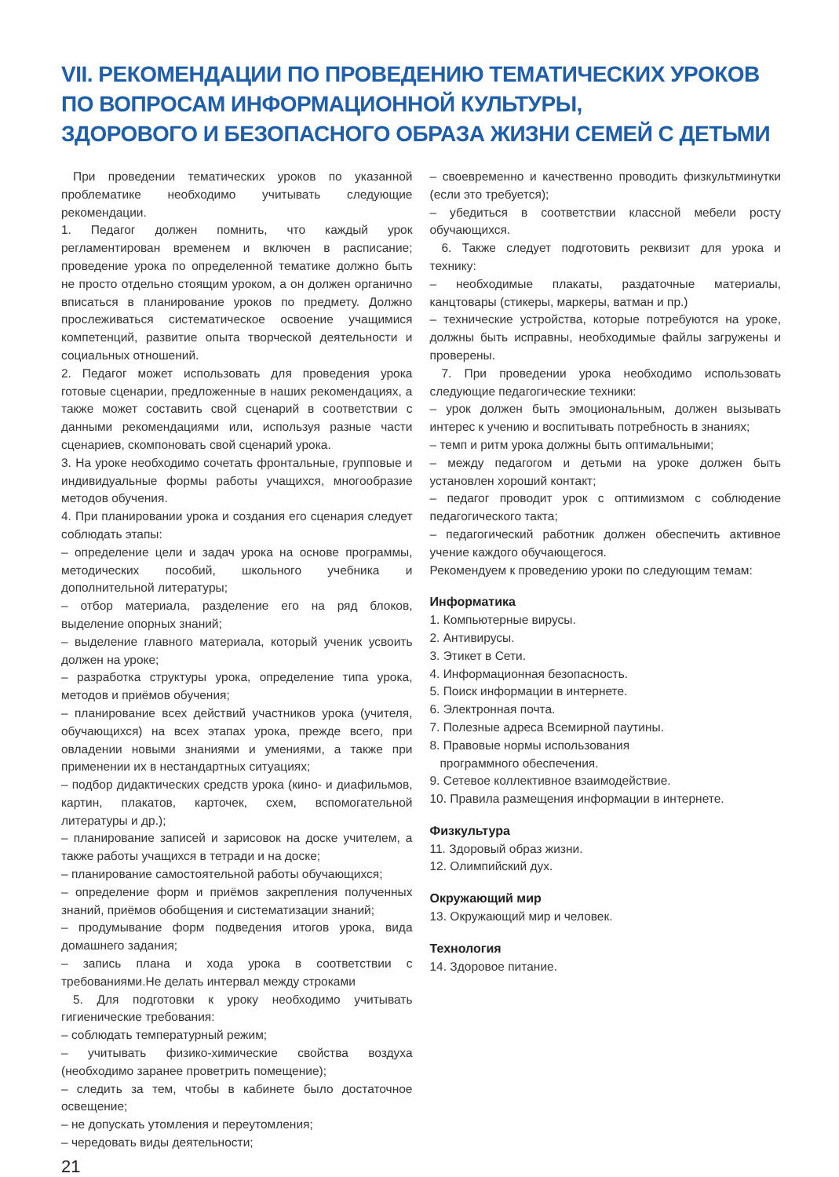VII. РЕКОМЕНДАЦИИ ПО ПРОВЕДЕНИЮ ТЕМАТИЧЕСКИХ УРОКОВ
ПО ВОПРОСАМ ИНФОРМАЦИОННОЙ КУЛЬТУРЫ,
ЗДОРОВОГО И БЕЗОПАСНОГО ОБРАЗА ЖИЗНИ СЕМЕЙ С ДЕТЬМИ
При проведении тематических уроков по указанной проблематике необходимо учитывать следующие рекомендации.
1. Педагог должен помнить, что каждый урок регламентирован временем и включен в расписание; проведение урока по определенной тематике должно быть не просто отдельно стоящим уроком, а он должен органично вписаться в планирование уроков по предмету. Должно прослеживаться систематическое освоение учащимися компетенций, развитие опыта творческой деятельности и социальных отношений.
2. Педагог может использовать для проведения урока готовые сценарии, предложенные в наших рекомендациях, а также может составить свой сценарий в соответствии с данными рекомендациями или, используя разные части сценариев, скомпоновать свой сценарий урока.
3. На уроке необходимо сочетать фронтальные, групповые и индивидуальные формы работы учащихся, многообразие методов обучения.
4. При планировании урока и создания его сценария следует соблюдать этапы:
– определение цели и задач урока на основе программы, методических пособий, школьного учебника и дополнительной литературы;
– отбор материала, разделение его на ряд блоков, выделение опорных знаний;
– выделение главного материала, который ученик усвоить должен на уроке;
– разработка структуры урока, определение типа урока, методов и приёмов обучения;
– планирование всех действий участников урока (учителя, обучающихся) на всех этапах урока, прежде всего, при овладении новыми знаниями и умениями, а также при применении их в нестандартных ситуациях;
– подбор дидактических средств урока (кино- и диафильмов, картин, плакатов, карточек, схем, вспомогательной литературы и др.);
– планирование записей и зарисовок на доске учителем, а также работы учащихся в тетради и на доске;
– планирование самостоятельной работы обучающихся;
– определение форм и приёмов закрепления полученных знаний, приёмов обобщения и систематизации знаний;
– продумывание форм подведения итогов урока, вида домашнего задания;
– запись плана и хода урока в соответствии с требованиями.Не делать интервал между строками
5. Для подготовки к уроку необходимо учитывать гигиенические требования:
– соблюдать температурный режим;
– учитывать физико-химические свойства воздуха (необходимо заранее проветрить помещение);
– следить за тем, чтобы в кабинете было достаточное освещение;
– не допускать утомления и переутомления;
– чередовать виды деятельности;
21
– своевременно и качественно проводить физкультминутки (если это требуется);
– убедиться в соответствии классной мебели росту обучающихся.
6. Также следует подготовить реквизит для урока и технику:
– необходимые плакаты, раздаточные материалы, канцтовары (стикеры, маркеры, ватман и пр.)
– технические устройства, которые потребуются на уроке, должны быть исправны, необходимые файлы загружены и проверены.
7. При проведении урока необходимо использовать следующие педагогические техники:
– урок должен быть эмоциональным, должен вызывать интерес к учению и воспитывать потребность в знаниях;
– темп и ритм урока должны быть оптимальными;
– между педагогом и детьми на уроке должен быть установлен хороший контакт;
– педагог проводит урок с оптимизмом с соблюдение педагогического такта;
– педагогический работник должен обеспечить активное учение каждого обучающегося.
Рекомендуем к проведению уроки по следующим темам:
Информатика
1. Компьютерные вирусы.
2. Антивирусы.
3. Этикет в Сети.
4. Информационная безопасность.
5. Поиск информации в интернете.
6. Электронная почта.
7. Полезные адреса Всемирной паутины.
8. Правовые нормы использования
программного обеспечения.
9. Сетевое коллективное взаимодействие.
10. Правила размещения информации в интернете.
Физкультура
11. Здоровый образ жизни.
12. Олимпийский дух.
Окружающий мир
13. Окружающий мир и человек.
Технология
14. Здоровое питание.